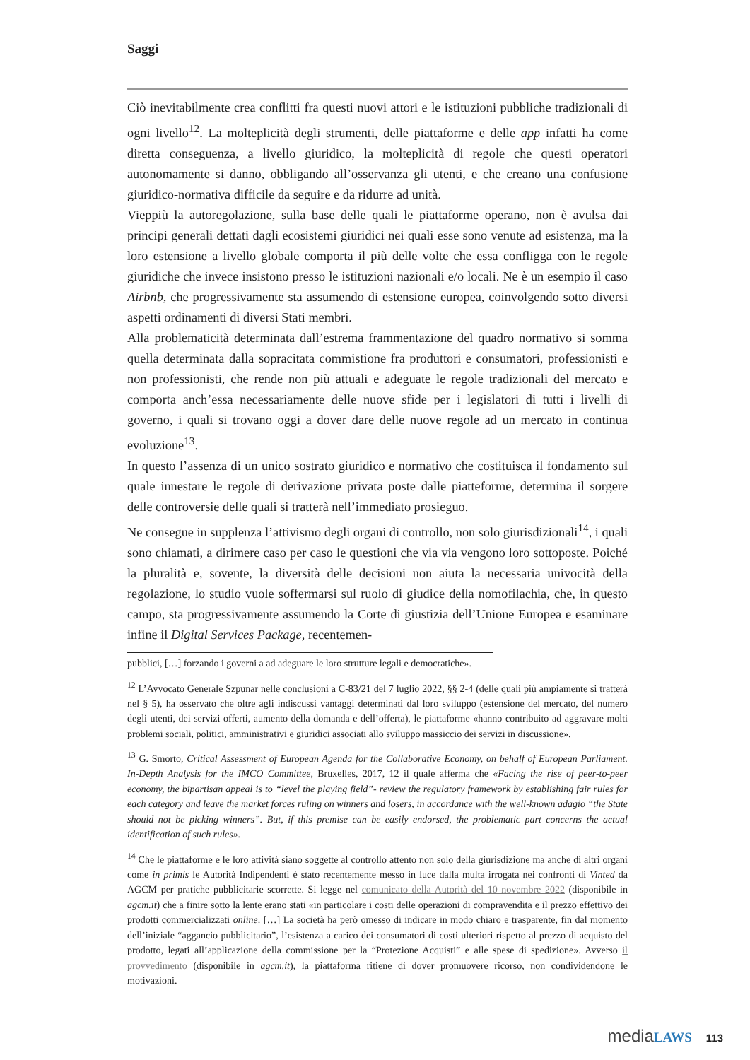Saggi
Ciò inevitabilmente crea conflitti fra questi nuovi attori e le istituzioni pubbliche tradizionali di ogni livello<sup>12</sup>. La molteplicità degli strumenti, delle piattaforme e delle app infatti ha come diretta conseguenza, a livello giuridico, la molteplicità di regole che questi operatori autonomamente si danno, obbligando all’osservanza gli utenti, e che creano una confusione giuridico-normativa difficile da seguire e da ridurre ad unità.
Vieppiù la autoregolazione, sulla base delle quali le piattaforme operano, non è avulsa dai principi generali dettati dagli ecosistemi giuridici nei quali esse sono venute ad esistenza, ma la loro estensione a livello globale comporta il più delle volte che essa confligga con le regole giuridiche che invece insistono presso le istituzioni nazionali e/o locali. Ne è un esempio il caso Airbnb, che progressivamente sta assumendo di estensione europea, coinvolgendo sotto diversi aspetti ordinamenti di diversi Stati membri.
Alla problematicità determinata dall’estrema frammentazione del quadro normativo si somma quella determinata dalla sopracitata commistione fra produttori e consumatori, professionisti e non professionisti, che rende non più attuali e adeguate le regole tradizionali del mercato e comporta anch’essa necessariamente delle nuove sfide per i legislatori di tutti i livelli di governo, i quali si trovano oggi a dover dare delle nuove regole ad un mercato in continua evoluzione<sup>13</sup>.
In questo l’assenza di un unico sostrato giuridico e normativo che costituisca il fondamento sul quale innestare le regole di derivazione privata poste dalle piatteforme, determina il sorgere delle controversie delle quali si tratterà nell’immediato prosieguo.
Ne consegue in supplenza l’attivismo degli organi di controllo, non solo giurisdizionali<sup>14</sup>, i quali sono chiamati, a dirimere caso per caso le questioni che via via vengono loro sottoposte. Poiché la pluralità e, sovente, la diversità delle decisioni non aiuta la necessaria univocità della regolazione, lo studio vuole soffermarsi sul ruolo di giudice della nomofilachia, che, in questo campo, sta progressivamente assumendo la Corte di giustizia dell’Unione Europea e esaminare infine il Digital Services Package, recentemen-
pubblici, […] forzando i governi a ad adeguare le loro strutture legali e democratiche».
<sup>12</sup> L’Avvocato Generale Szpunar nelle conclusioni a C-83/21 del 7 luglio 2022, §§ 2-4 (delle quali più ampiamente si tratterà nel § 5), ha osservato che oltre agli indiscussi vantaggi determinati dal loro sviluppo (estensione del mercato, del numero degli utenti, dei servizi offerti, aumento della domanda e dell’offerta), le piattaforme «hanno contribuito ad aggravare molti problemi sociali, politici, amministrativi e giuridici associati allo sviluppo massiccio dei servizi in discussione».
<sup>13</sup> G. Smorto, Critical Assessment of European Agenda for the Collaborative Economy, on behalf of European Parliament. In-Depth Analysis for the IMCO Committee, Bruxelles, 2017, 12 il quale afferma che «Facing the rise of peer-to-peer economy, the bipartisan appeal is to “level the playing field”- review the regulatory framework by establishing fair rules for each category and leave the market forces ruling on winners and losers, in accordance with the well-known adagio “the State should not be picking winners”. But, if this premise can be easily endorsed, the problematic part concerns the actual identification of such rules».
<sup>14</sup> Che le piattaforme e le loro attività siano soggette al controllo attento non solo della giurisdizione ma anche di altri organi come in primis le Autorità Indipendenti è stato recentemente messo in luce dalla multa irrogata nei confronti di Vinted da AGCM per pratiche pubblicitarie scorrette. Si legge nel comunicato della Autorità del 10 novembre 2022 (disponibile in agcm.it) che a finire sotto la lente erano stati «in particolare i costi delle operazioni di compravendita e il prezzo effettivo dei prodotti commercializzati online. […] La società ha però omesso di indicare in modo chiaro e trasparente, fin dal momento dell’iniziale “aggancio pubblicitario”, l’esistenza a carico dei consumatori di costi ulteriori rispetto al prezzo di acquisto del prodotto, legati all’applicazione della commissione per la “Protezione Acquisti” e alle spese di spedizione». Avverso il provvedimento (disponibile in agcm.it), la piattaforma ritiene di dover promuovere ricorso, non condividendone le motivazioni.
media LAWS 113